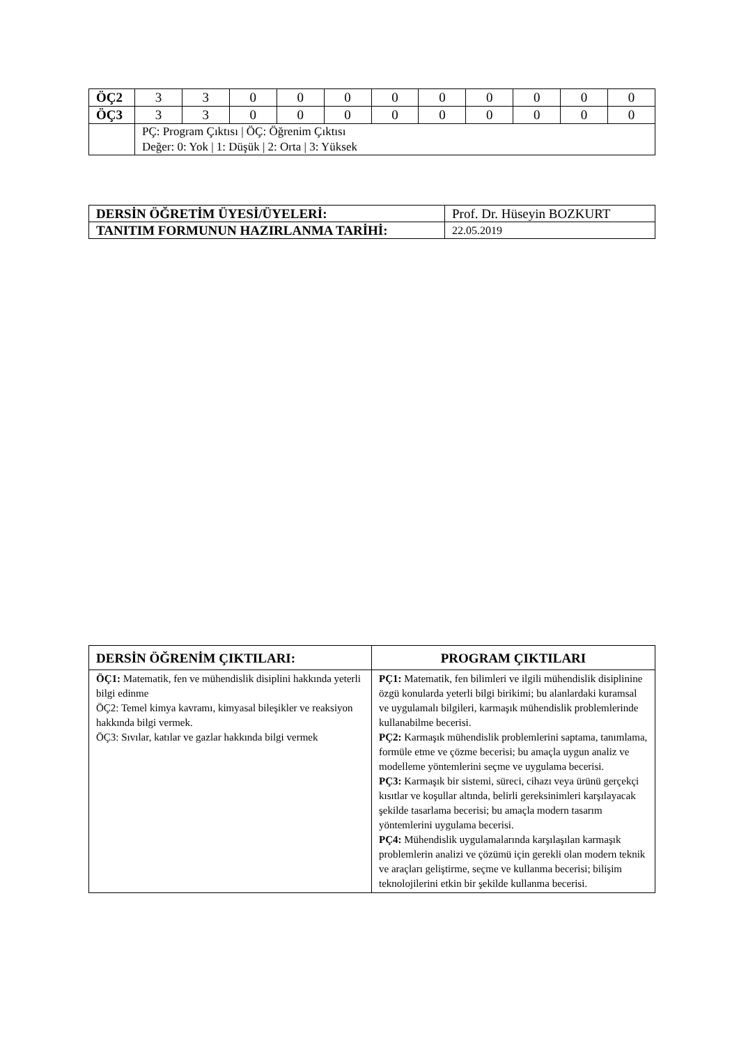| ÖÇ2 | 3 | 3 | 0 | 0 | 0 | 0 | 0 | 0 | 0 | 0 | 0 |
| ÖÇ3 | 3 | 3 | 0 | 0 | 0 | 0 | 0 | 0 | 0 | 0 | 0 |
| | PÇ: Program Çıktısı / ÖÇ: Öğrenim Çıktısı Değer: 0: Yok / 1: Düşük / 2: Orta / 3: Yüksek | | | | | | | | | | |
| DERSİN ÖĞRETİM ÜYESİ/ÜYELERİ: | Prof. Dr. Hüseyin BOZKURT |
| TANITIM FORMUNUN HAZIRLANMA TARİHİ: | 22.05.2019 |
| DERSİN ÖĞRENİM ÇIKTILARI: | PROGRAM ÇIKTILARI |
| --- | --- |
| ÖÇ1: Matematik, fen ve mühendislik disiplini hakkında yeterli bilgi edinme ÖÇ2: Temel kimya kavramı, kimyasal bileşikler ve reaksiyon hakkında bilgi vermek. ÖÇ3: Sıvılar, katılar ve gazlar hakkında bilgi vermek | PÇ1: Matematik, fen bilimleri ve ilgili mühendislik disiplinine özgü konularda yeterli bilgi birikimi; bu alanlardaki kuramsal ve uygulamalı bilgileri, karmaşık mühendislik problemlerinde kullanabilme becerisi. PÇ2: Karmaşık mühendislik problemlerini saptama, tanımlama, formüle etme ve çözme becerisi; bu amaçla uygun analiz ve modelleme yöntemlerini seçme ve uygulama becerisi. PÇ3: Karmaşık bir sistemi, süreci, cihazı veya ürünü gerçekçi kısıtlar ve koşullar altında, belirli gereksinimleri karşılayacak şekilde tasarlama becerisi; bu amaçla modern tasarım yöntemlerini uygulama becerisi. PÇ4: Mühendislik uygulamalarında karşılaşılan karmaşık problemlerin analizi ve çözümü için gerekli olan modern teknik ve araçları geliştirme, seçme ve kullanma becerisi; bilişim teknolojilerini etkin bir şekilde kullanma becerisi. |